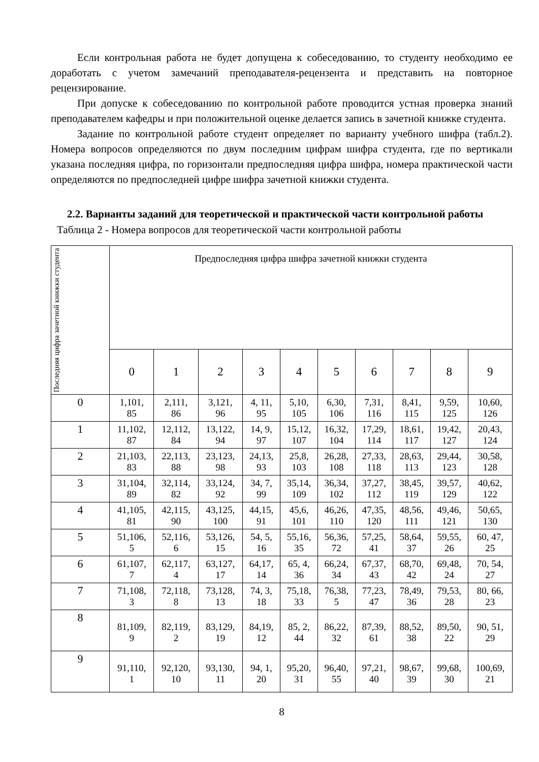Если контрольная работа не будет допущена к собеседованию, то студенту необходимо ее доработать с учетом замечаний преподавателя-рецензента и представить на повторное рецензирование.
При допуске к собеседованию по контрольной работе проводится устная проверка знаний преподавателем кафедры и при положительной оценке делается запись в зачетной книжке студента.
Задание по контрольной работе студент определяет по варианту учебного шифра (табл.2). Номера вопросов определяются по двум последним цифрам шифра студента, где по вертикали указана последняя цифра, по горизонтали предпоследняя цифра шифра, номера практической части определяются по предпоследней цифре шифра зачетной книжки студента.
2.2. Варианты заданий для теоретической и практической части контрольной работы
Таблица 2 - Номера вопросов для теоретической части контрольной работы
| Последняя цифра зачетной книжки студента | Предпоследняя цифра шифра зачетной книжки студента | | | | | | | | | |
| --- | --- | --- | --- | --- | --- | --- | --- | --- | --- | --- |
| | 0 | 1 | 2 | 3 | 4 | 5 | 6 | 7 | 8 | 9 |
| 0 | 1,101, 85 | 2,111, 86 | 3,121, 96 | 4, 11, 95 | 5,10, 105 | 6,30, 106 | 7,31, 116 | 8,41, 115 | 9,59, 125 | 10,60, 126 |
| 1 | 11,102, 87 | 12,112, 84 | 13,122, 94 | 14, 9, 97 | 15,12, 107 | 16,32, 104 | 17,29, 114 | 18,61, 117 | 19,42, 127 | 20,43, 124 |
| 2 | 21,103, 83 | 22,113, 88 | 23,123, 98 | 24,13, 93 | 25,8, 103 | 26,28, 108 | 27,33, 118 | 28,63, 113 | 29,44, 123 | 30,58, 128 |
| 3 | 31,104, 89 | 32,114, 82 | 33,124, 92 | 34, 7, 99 | 35,14, 109 | 36,34, 102 | 37,27, 112 | 38,45, 119 | 39,57, 129 | 40,62, 122 |
| 4 | 41,105, 81 | 42,115, 90 | 43,125, 100 | 44,15, 91 | 45,6, 101 | 46,26, 110 | 47,35, 120 | 48,56, 111 | 49,46, 121 | 50,65, 130 |
| 5 | 51,106, 5 | 52,116, 6 | 53,126, 15 | 54, 5, 16 | 55,16, 35 | 56,36, 72 | 57,25, 41 | 58,64, 37 | 59,55, 26 | 60, 47, 25 |
| 6 | 61,107, 7 | 62,117, 4 | 63,127, 17 | 64,17, 14 | 65, 4, 36 | 66,24, 34 | 67,37, 43 | 68,70, 42 | 69,48, 24 | 70, 54, 27 |
| 7 | 71,108, 3 | 72,118, 8 | 73,128, 13 | 74, 3, 18 | 75,18, 33 | 76,38, 5 | 77,23, 47 | 78,49, 36 | 79,53, 28 | 80, 66, 23 |
| 8 | 81,109, 9 | 82,119, 2 | 83,129, 19 | 84,19, 12 | 85, 2, 44 | 86,22, 32 | 87,39, 61 | 88,52, 38 | 89,50, 22 | 90, 51, 29 |
| 9 | 91,110, 1 | 92,120, 10 | 93,130, 11 | 94, 1, 20 | 95,20, 31 | 96,40, 55 | 97,21, 40 | 98,67, 39 | 99,68, 30 | 100,69, 21 |
8